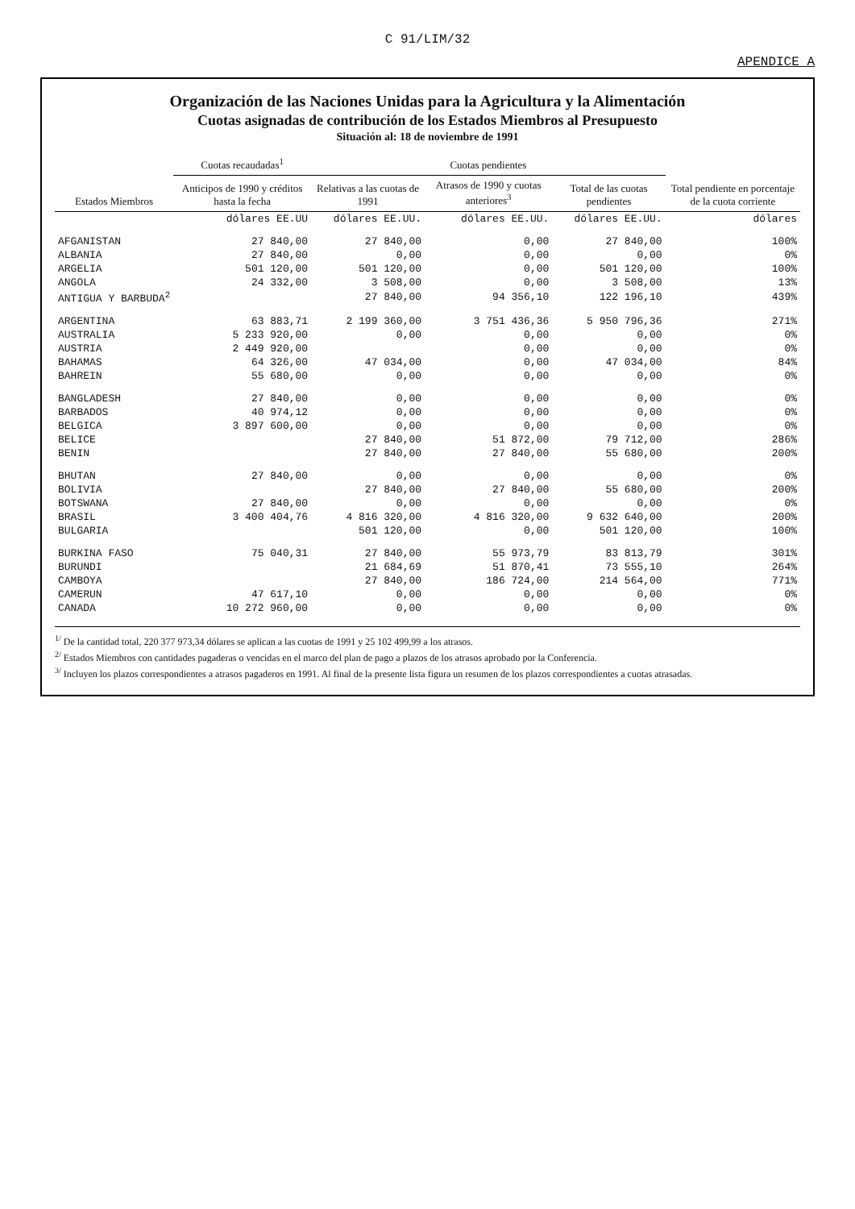C 91/LIM/32
APENDICE A
Organización de las Naciones Unidas para la Agricultura y la Alimentación
Cuotas asignadas de contribución de los Estados Miembros al Presupuesto
Situación al: 18 de noviembre de 1991
| Estados Miembros | Cuotas recaudadas<sup>1</sup> | Cuotas pendientes | | | Total pendiente en porcentaje de la cuota corriente |
| --- | --- | --- | --- | --- | --- |
| | Anticipos de 1990 y créditos hasta la fecha | Relativas a las cuotas de 1991 | Atrasos de 1990 y cuotas anteriores<sup>3</sup> | Total de las cuotas pendientes | |
| | dólares EE.UU | dólares EE.UU. | dólares EE.UU. | dólares EE.UU. | dólares |
| AFGANISTAN | 27 840,00 | 27 840,00 | 0,00 | 27 840,00 | 100% |
| ALBANIA | 27 840,00 | 0,00 | 0,00 | 0,00 | 0% |
| ARGELIA | 501 120,00 | 501 120,00 | 0,00 | 501 120,00 | 100% |
| ANGOLA | 24 332,00 | 3 508,00 | 0,00 | 3 508,00 | 13% |
| ANTIGUA Y BARBUDA<sup>2</sup> | | 27 840,00 | 94 356,10 | 122 196,10 | 439% |
| ARGENTINA | 63 883,71 | 2 199 360,00 | 3 751 436,36 | 5 950 796,36 | 271% |
| AUSTRALIA | 5 233 920,00 | 0,00 | 0,00 | 0,00 | 0% |
| AUSTRIA | 2 449 920,00 | | 0,00 | 0,00 | 0% |
| BAHAMAS | 64 326,00 | 47 034,00 | 0,00 | 47 034,00 | 84% |
| BAHREIN | 55 680,00 | 0,00 | 0,00 | 0,00 | 0% |
| BANGLADESH | 27 840,00 | 0,00 | 0,00 | 0,00 | 0% |
| BARBADOS | 40 974,12 | 0,00 | 0,00 | 0,00 | 0% |
| BELGICA | 3 897 600,00 | 0,00 | 0,00 | 0,00 | 0% |
| BELICE | | 27 840,00 | 51 872,00 | 79 712,00 | 286% |
| BENIN | | 27 840,00 | 27 840,00 | 55 680,00 | 200% |
| BHUTAN | 27 840,00 | 0,00 | 0,00 | 0,00 | 0% |
| BOLIVIA | | 27 840,00 | 27 840,00 | 55 680,00 | 200% |
| BOTSWANA | 27 840,00 | 0,00 | 0,00 | 0,00 | 0% |
| BRASIL | 3 400 404,76 | 4 816 320,00 | 4 816 320,00 | 9 632 640,00 | 200% |
| BULGARIA | | 501 120,00 | 0,00 | 501 120,00 | 100% |
| BURKINA FASO | 75 040,31 | 27 840,00 | 55 973,79 | 83 813,79 | 301% |
| BURUNDI | | 21 684,69 | 51 870,41 | 73 555,10 | 264% |
| CAMBOYA | | 27 840,00 | 186 724,00 | 214 564,00 | 771% |
| CAMERUN | 47 617,10 | 0,00 | 0,00 | 0,00 | 0% |
| CANADA | 10 272 960,00 | 0,00 | 0,00 | 0,00 | 0% |
<sup>1/</sup> De la cantidad total, 220 377 973,34 dólares se aplican a las cuotas de 1991 y 25 102 499,99 a los atrasos.
<sup>2/</sup> Estados Miembros con cantidades pagaderas o vencidas en el marco del plan de pago a plazos de los atrasos aprobado por la Conferencia.
<sup>3/</sup> Incluyen los plazos correspondientes a atrasos pagaderos en 1991. Al final de la presente lista figura un resumen de los plazos correspondientes a cuotas atrasadas.